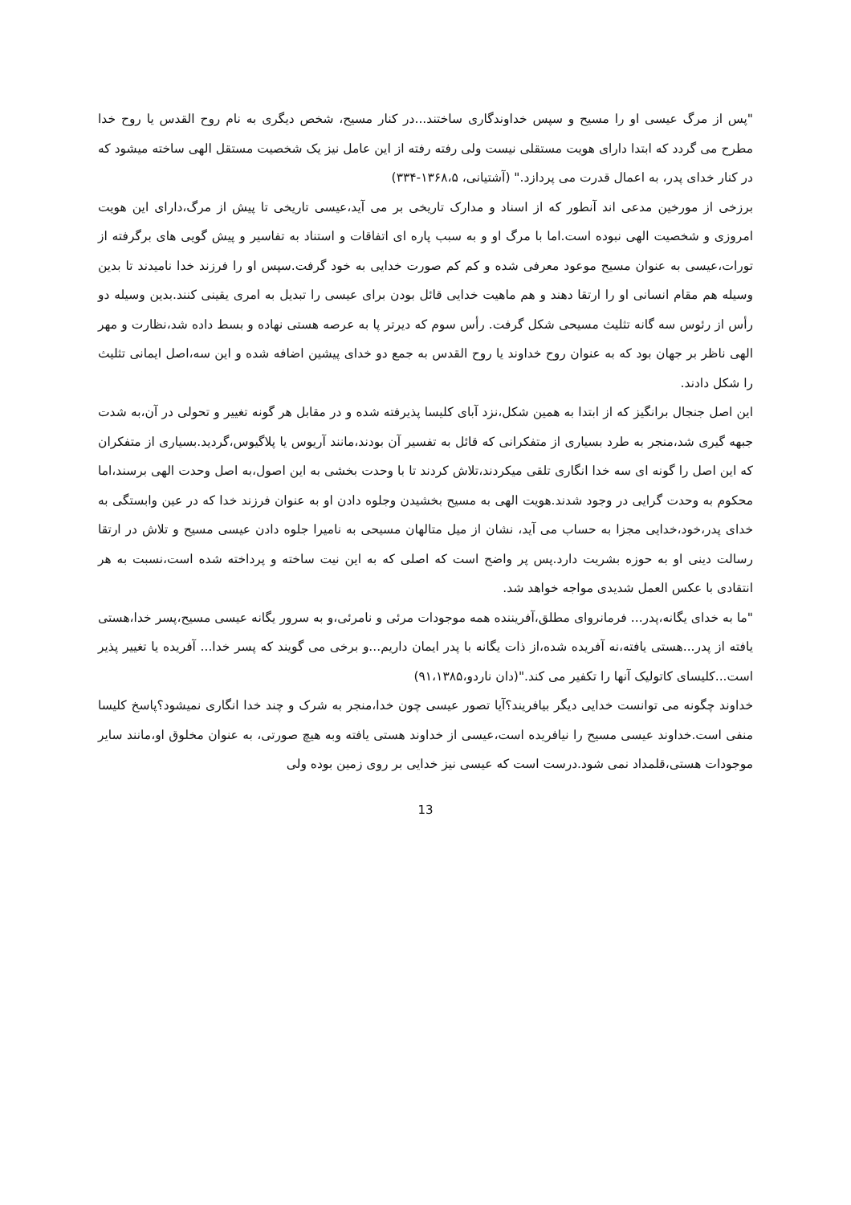"پس از مرگ عیسی او را مسیح و سپس خداوندگاری ساختند...در کنار مسیح، شخص دیگری به نام روح القدس یا روح خدا مطرح می گردد که ابتدا دارای هویت مستقلی نیست ولی رفته رفته از این عامل نیز یک شخصیت مستقل الهی ساخته میشود که در کنار خدای پدر، به اعمال قدرت می پردازد." (آشتیانی، ۱۳۶۸،۵-۳۳۴)
برزخی از مورخین مدعی اند آنطور که از اسناد و مدارک تاریخی بر می آید،عیسی تاریخی تا پیش از مرگ،دارای این هویت امروزی و شخصیت الهی نبوده است.اما با مرگ او و به سبب پاره ای اتفاقات و استناد به تفاسیر و پیش گویی های برگرفته از تورات،عیسی به عنوان مسیح موعود معرفی شده و کم کم صورت خدایی به خود گرفت.سپس او را فرزند خدا نامیدند تا بدین وسیله هم مقام انسانی او را ارتقا دهند و هم ماهیت خدایی قائل بودن برای عیسی را تبدیل به امری یقینی کنند.بدین وسیله دو رأس از رئوس سه گانه تثلیث مسیحی شکل گرفت. رأس سوم که دیرتر پا به عرصه هستی نهاده و بسط داده شد،نظارت و مهر الهی ناظر بر جهان بود که به عنوان روح خداوند یا روح القدس به جمع دو خدای پیشین اضافه شده و این سه،اصل ایمانی تثلیث را شکل دادند.
این اصل جنجال برانگیز که از ابتدا به همین شکل،نزد آبای کلیسا پذیرفته شده و در مقابل هر گونه تغییر و تحولی در آن،به شدت جبهه گیری شد،منجر به طرد بسیاری از متفکرانی که قائل به تفسیر آن بودند،مانند آریوس یا پلاگیوس،گردید.بسیاری از متفکران که این اصل را گونه ای سه خدا انگاری تلقی میکردند،تلاش کردند تا با وحدت بخشی به این اصول،به اصل وحدت الهی برسند،اما محکوم به وحدت گرایی در وجود شدند.هویت الهی به مسیح بخشیدن وجلوه دادن او به عنوان فرزند خدا که در عین وابستگی به خدای پدر،خود،خدایی مجزا به حساب می آید، نشان از میل متالهان مسیحی به نامیرا جلوه دادن عیسی مسیح و تلاش در ارتقا رسالت دینی او به حوزه بشریت دارد.پس پر واضح است که اصلی که به این نیت ساخته و پرداخته شده است،نسبت به هر انتقادی با عکس العمل شدیدی مواجه خواهد شد.
"ما به خدای یگانه،پدر... فرمانروای مطلق،آفریننده همه موجودات مرئی و نامرئی،و به سرور یگانه عیسی مسیح،پسر خدا،هستی یافته از پدر...هستی یافته،نه آفریده شده،از ذات یگانه با پدر ایمان داریم...و برخی می گویند که پسر خدا... آفریده یا تغییر پذیر است...کلیسای کاتولیک آنها را تکفیر می کند."(دان ناردو،۹۱،۱۳۸۵)
خداوند چگونه می توانست خدایی دیگر بیافریند؟آیا تصور عیسی چون خدا،منجر به شرک و چند خدا انگاری نمیشود؟پاسخ کلیسا منفی است.خداوند عیسی مسیح را نیافریده است،عیسی از خداوند هستی یافته وبه هیچ صورتی، به عنوان مخلوق او،مانند سایر موجودات هستی،قلمداد نمی شود.درست است که عیسی نیز خدایی بر روی زمین بوده ولی
13